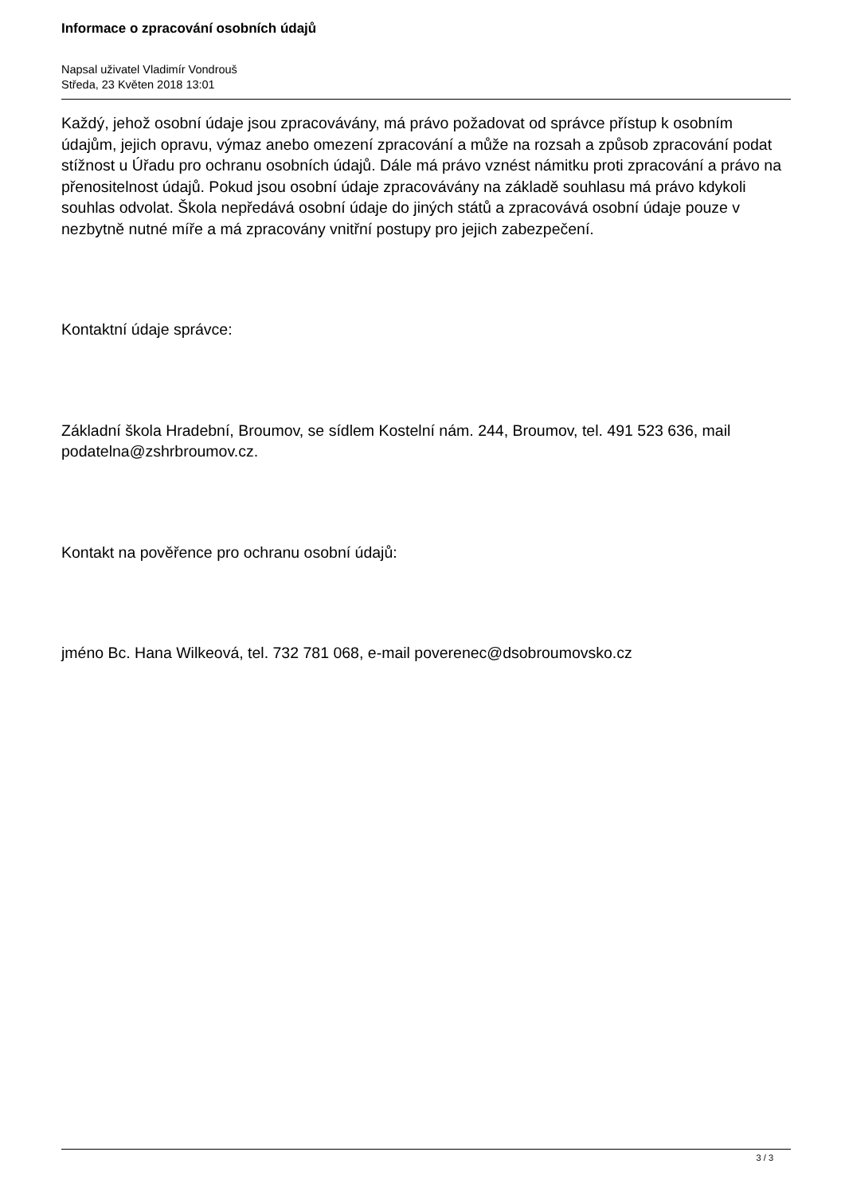Informace o zpracování osobních údajů
Napsal uživatel Vladimír Vondrouš
Středa, 23 Květen 2018 13:01
Každý, jehož osobní údaje jsou zpracovávány, má právo požadovat od správce přístup k osobním údajům, jejich opravu, výmaz anebo omezení zpracování a může na rozsah a způsob zpracování podat stížnost u Úřadu pro ochranu osobních údajů. Dále má právo vznést námitku proti zpracování a právo na přenositelnost údajů. Pokud jsou osobní údaje zpracovávány na základě souhlasu má právo kdykoli souhlas odvolat. Škola nepředává osobní údaje do jiných států a zpracovává osobní údaje pouze v nezbytně nutné míře a má zpracovány vnitřní postupy pro jejich zabezpečení.
Kontaktní údaje správce:
Základní škola Hradební, Broumov, se sídlem Kostelní nám. 244, Broumov, tel. 491 523 636, mail podatelna@zshrbroumov.cz.
Kontakt na pověřence pro ochranu osobní údajů:
jméno Bc. Hana Wilkeová, tel. 732 781 068, e-mail poverenec@dsobroumovsko.cz
3 / 3